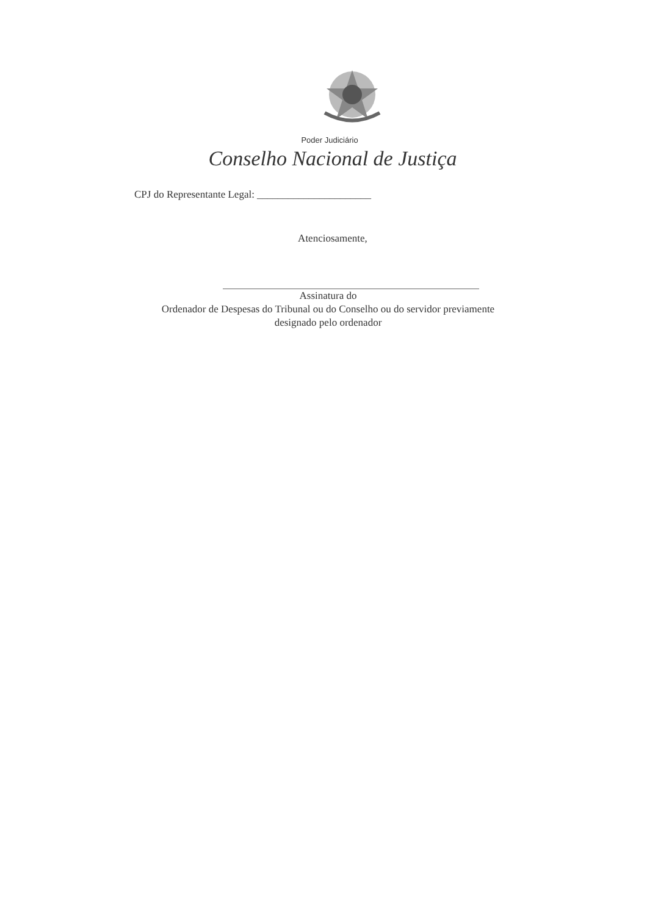Poder Judiciário
Conselho Nacional de Justiça
CPJ do Representante Legal: ______________________
Atenciosamente,
Assinatura do
Ordenador de Despesas do Tribunal ou do Conselho ou do servidor previamente
designado pelo ordenador